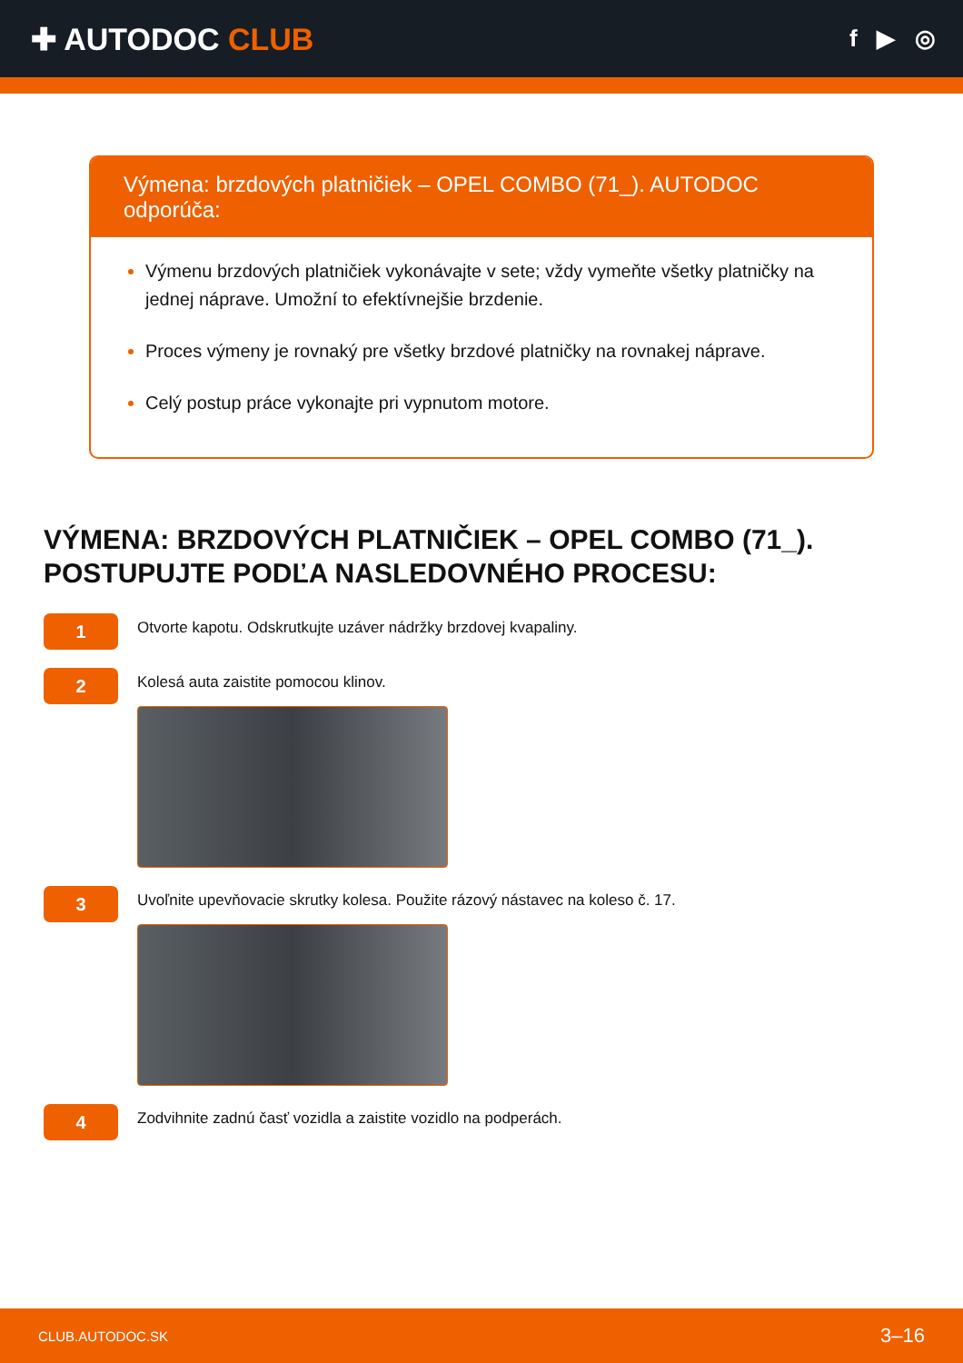✚ AUTODOC CLUB
f ▶ ◎
Výmena: brzdových platničiek – OPEL COMBO (71_). AUTODOC odporúča:
Výmenu brzdových platničiek vykonávajte v sete; vždy vymeňte všetky platničky na jednej náprave. Umožní to efektívnejšie brzdenie.
Proces výmeny je rovnaký pre všetky brzdové platničky na rovnakej náprave.
Celý postup práce vykonajte pri vypnutom motore.
VÝMENA: BRZDOVÝCH PLATNIČIEK – OPEL COMBO (71_). POSTUPUJTE PODĽA NASLEDOVNÉHO PROCESU:
1
Otvorte kapotu. Odskrutkujte uzáver nádržky brzdovej kvapaliny.
2
Kolesá auta zaistite pomocou klinov.
3
Uvoľnite upevňovacie skrutky kolesa. Použite rázový nástavec na koleso č. 17.
4
Zodvihnite zadnú časť vozidla a zaistite vozidlo na podperách.
CLUB.AUTODOC.SK 3–16